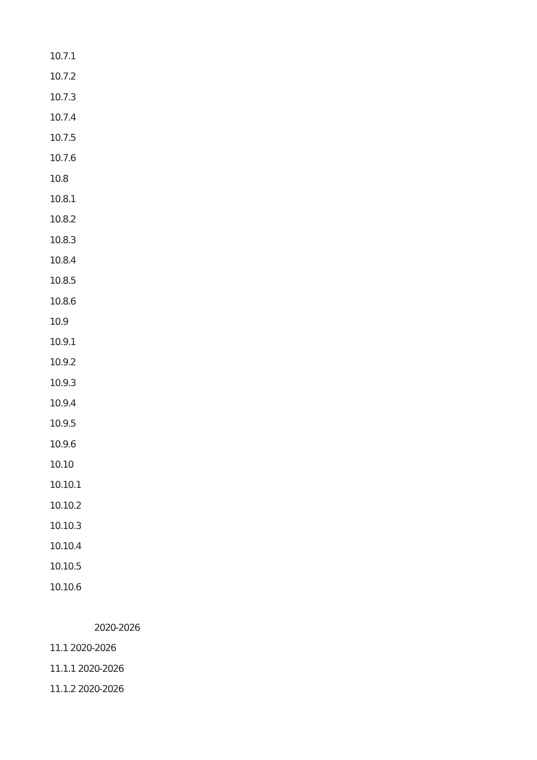10.7.1
10.7.2
10.7.3
10.7.4
10.7.5
10.7.6
10.8
10.8.1
10.8.2
10.8.3
10.8.4
10.8.5
10.8.6
10.9
10.9.1
10.9.2
10.9.3
10.9.4
10.9.5
10.9.6
10.10
10.10.1
10.10.2
10.10.3
10.10.4
10.10.5
10.10.6
2020-2026
11.1 2020-2026
11.1.1 2020-2026
11.1.2 2020-2026